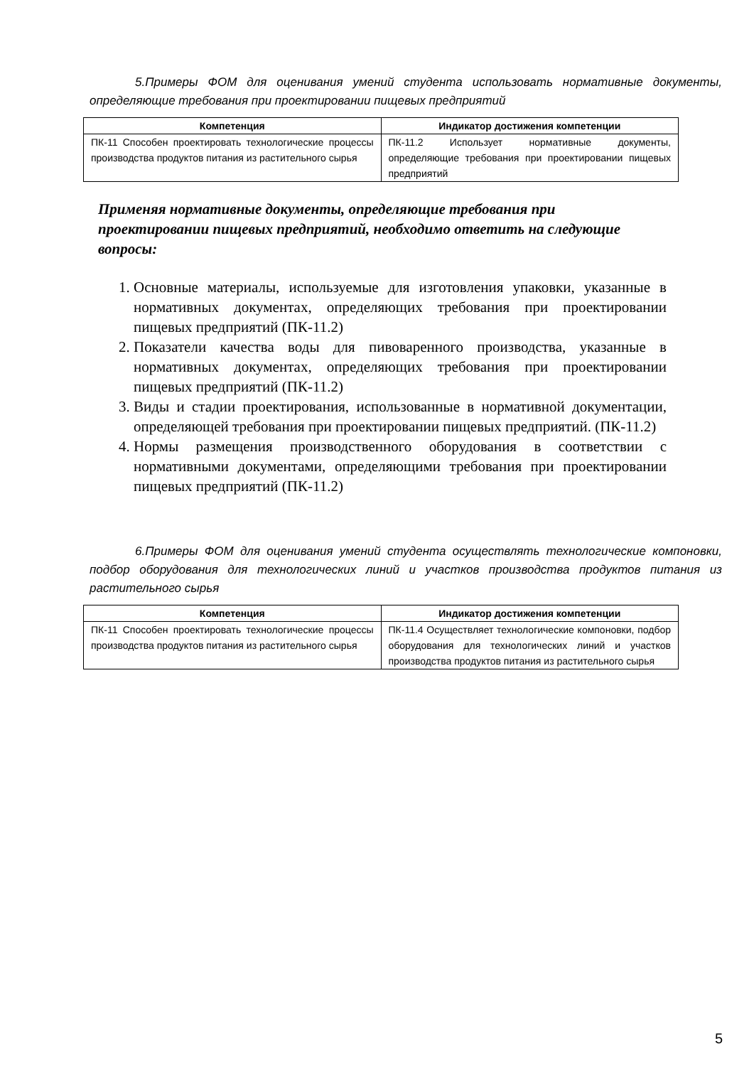5.Примеры ФОМ для оценивания умений студента использовать нормативные документы, определяющие требования при проектировании пищевых предприятий
| Компетенция | Индикатор достижения компетенции |
| --- | --- |
| ПК-11 Способен проектировать технологические процессы производства продуктов питания из растительного сырья | ПК-11.2 Использует нормативные документы, определяющие требования при проектировании пищевых предприятий |
Применяя нормативные документы, определяющие требования при проектировании пищевых предприятий, необходимо ответить на следующие вопросы:
1. Основные материалы, используемые для изготовления упаковки, указанные в нормативных документах, определяющих требования при проектировании пищевых предприятий (ПК-11.2)
2. Показатели качества воды для пивоваренного производства, указанные в нормативных документах, определяющих требования при проектировании пищевых предприятий (ПК-11.2)
3. Виды и стадии проектирования, использованные в нормативной документации, определяющей требования при проектировании пищевых предприятий. (ПК-11.2)
4. Нормы размещения производственного оборудования в соответствии с нормативными документами, определяющими требования при проектировании пищевых предприятий (ПК-11.2)
6.Примеры ФОМ для оценивания умений студента осуществлять технологические компоновки, подбор оборудования для технологических линий и участков производства продуктов питания из растительного сырья
| Компетенция | Индикатор достижения компетенции |
| --- | --- |
| ПК-11 Способен проектировать технологические процессы производства продуктов питания из растительного сырья | ПК-11.4 Осуществляет технологические компоновки, подбор оборудования для технологических линий и участков производства продуктов питания из растительного сырья |
5